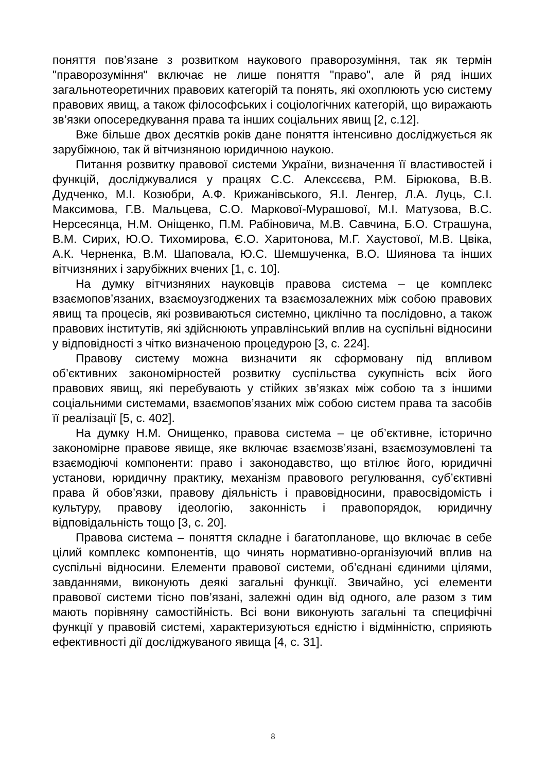поняття пов’язане з розвитком наукового праворозуміння, так як термін "праворозуміння" включає не лише поняття "право", але й ряд інших загальнотеоретичних правових категорій та понять, які охоплюють усю систему правових явищ, а також філософських і соціологічних категорій, що виражають зв’язки опосередкування права та інших соціальних явищ [2, с.12].
Вже більше двох десятків років дане поняття інтенсивно досліджується як зарубіжною, так й вітчизняною юридичною наукою.
Питання розвитку правової системи України, визначення її властивостей і функцій, досліджувалися у працях С.С. Алексєєва, Р.М. Бірюкова, В.В. Дудченко, М.І. Козюбри, А.Ф. Крижанівського, Я.І. Ленгер, Л.А. Луць, С.І. Максимова, Г.В. Мальцева, С.О. Маркової-Мурашової, М.І. Матузова, В.С. Нерсесянца, Н.М. Оніщенко, П.М. Рабіновича, М.В. Савчина, Б.О. Страшуна, В.М. Сирих, Ю.О. Тихомирова, Є.О. Харитонова, М.Г. Хаустової, М.В. Цвіка, А.К. Черненка, В.М. Шаповала, Ю.С. Шемшученка, В.О. Шиянова та інших вітчизняних і зарубіжних вчених [1, с. 10].
На думку вітчизняних науковців правова система – це комплекс взаємопов’язаних, взаємоузгоджених та взаємозалежних між собою правових явищ та процесів, які розвиваються системно, циклічно та послідовно, а також правових інститутів, які здійснюють управлінський вплив на суспільні відносини у відповідності з чітко визначеною процедурою [3, с. 224].
Правову систему можна визначити як сформовану під впливом об’єктивних закономірностей розвитку суспільства сукупність всіх його правових явищ, які перебувають у стійких зв’язках між собою та з іншими соціальними системами, взаємопов’язаних між собою систем права та засобів її реалізації [5, с. 402].
На думку Н.М. Онищенко, правова система – це об’єктивне, історично закономірне правове явище, яке включає взаємозв’язані, взаємозумовлені та взаємодіючі компоненти: право і законодавство, що втілює його, юридичні установи, юридичну практику, механізм правового регулювання, суб’єктивні права й обов’язки, правову діяльність і правовідносини, правосвідомість і культуру, правову ідеологію, законність і правопорядок, юридичну відповідальність тощо [3, с. 20].
Правова система – поняття складне і багатопланове, що включає в себе цілий комплекс компонентів, що чинять нормативно-організуючий вплив на суспільні відносини. Елементи правової системи, об’єднані єдиними цілями, завданнями, виконують деякі загальні функції. Звичайно, усі елементи правової системи тісно пов’язані, залежні один від одного, але разом з тим мають порівняну самостійність. Всі вони виконують загальні та специфічні функції у правовій системі, характеризуються єдністю і відмінністю, сприяють ефективності дії досліджуваного явища [4, с. 31].
8